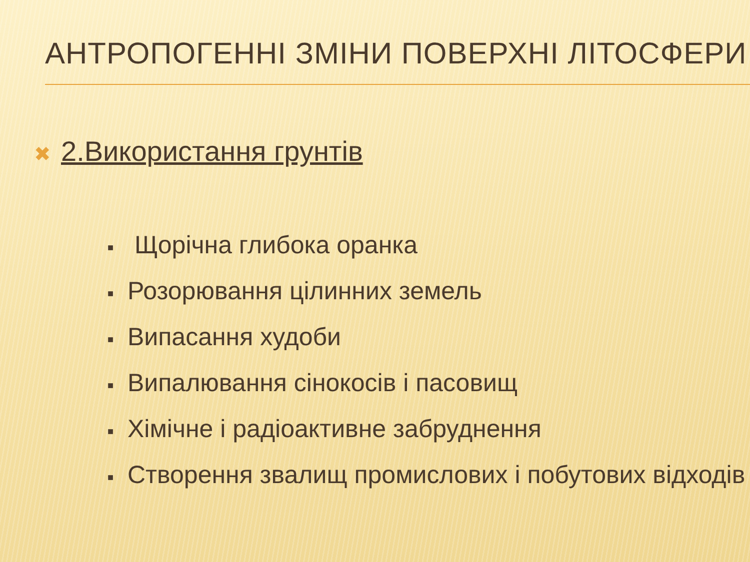АНТРОПОГЕННІ ЗМІНИ ПОВЕРХНІ ЛІТОСФЕРИ
✖ 2.Використання грунтів
■ Щорічна глибока оранка
■ Розорювання цілинних земель
■ Випасання худоби
■ Випалювання сінокосів і пасовищ
■ Хімічне і радіоактивне забруднення
■ Створення звалищ промислових і побутових відходів